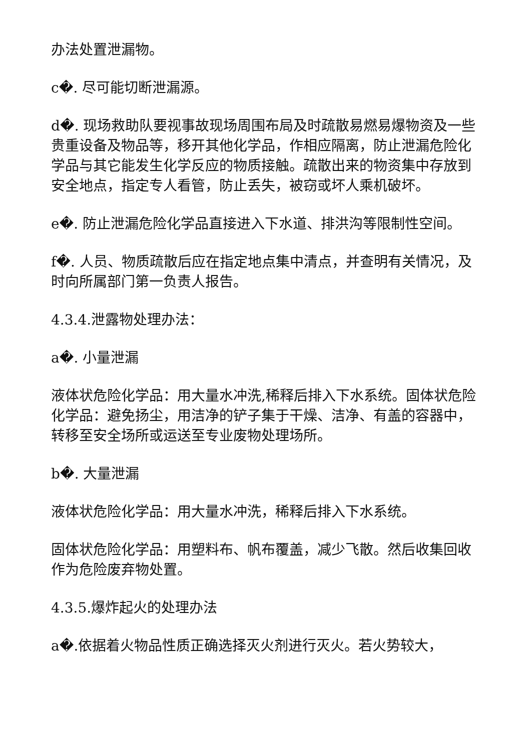办法处置泄漏物。
c�. 尽可能切断泄漏源。
d�. 现场救助队要视事故现场周围布局及时疏散易燃易爆物资及一些贵重设备及物品等，移开其他化学品，作相应隔离，防止泄漏危险化学品与其它能发生化学反应的物质接触。疏散出来的物资集中存放到安全地点，指定专人看管，防止丢失，被窃或坏人乘机破坏。
e�. 防止泄漏危险化学品直接进入下水道、排洪沟等限制性空间。
f�. 人员、物质疏散后应在指定地点集中清点，并查明有关情况，及时向所属部门第一负责人报告。
4.3.4.泄露物处理办法：
a�. 小量泄漏
液体状危险化学品：用大量水冲洗,稀释后排入下水系统。固体状危险化学品：避免扬尘，用洁净的铲子集于干燥、洁净、有盖的容器中，转移至安全场所或运送至专业废物处理场所。
b�. 大量泄漏
液体状危险化学品：用大量水冲洗，稀释后排入下水系统。
固体状危险化学品：用塑料布、帆布覆盖，减少飞散。然后收集回收作为危险废弃物处置。
4.3.5.爆炸起火的处理办法
a�.依据着火物品性质正确选择灭火剂进行灭火。若火势较大，